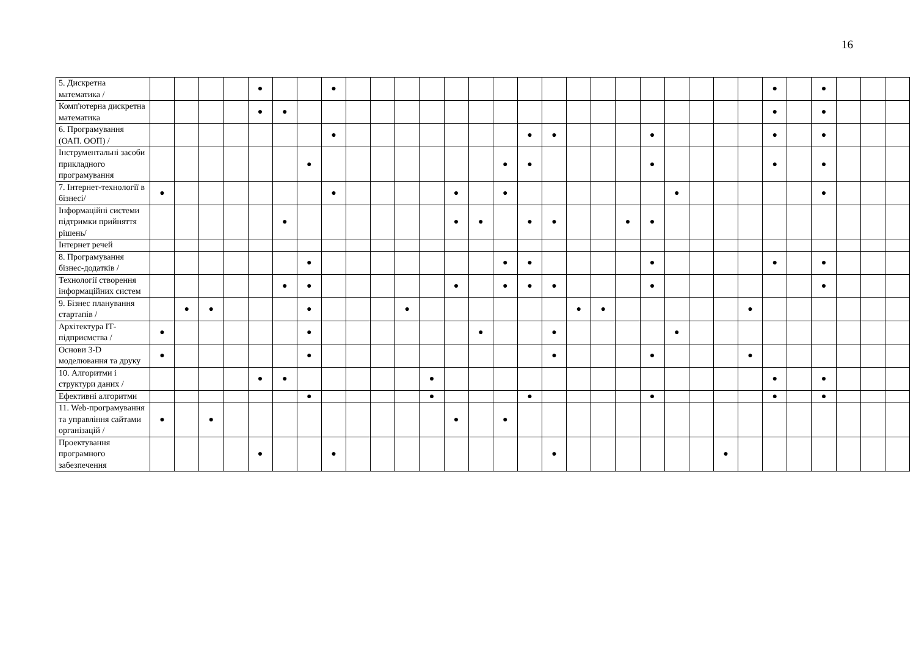16
| 5. Дискретна математика / | | | | | ● | | | ● | | | | | | | | | | | | | | | | | | ● | | ● | | | |
| Комп'ютерна дискретна математика | | | | | ● | ● | | | | | | | | | | | | | | | | | | | | ● | | ● | | | |
| 6. Програмування (ОАП. ООП) / | | | | | | | | ● | | | | | | | | ● | ● | | | | ● | | | | | ● | | ● | | | |
| Інструментальні засоби прикладного програмування | | | | | | | ● | | | | | | | | ● | ● | | | | | ● | | | | | ● | | ● | | | |
| 7. Інтернет-технології в бізнесі/ | ● | | | | | | | ● | | | | | ● | | ● | | | | | | | ● | | | | | | ● | | | |
| Інформаційні системи підтримки прийняття рішень/ | | | | | | ● | | | | | | | ● | ● | | ● | ● | | | ● | ● | | | | | | | | | | |
| Інтернет речей | | | | | | | | | | | | | | | | | | | | | | | | | | | | | | | |
| 8. Програмування бізнес-додатків / | | | | | | | ● | | | | | | | | ● | ● | | | | | ● | | | | | ● | | ● | | | |
| Технології створення інформаційних систем | | | | | | ● | ● | | | | | | ● | | ● | ● | ● | | | | ● | | | | | | | ● | | | |
| 9. Бізнес планування стартапів / | | ● | ● | | | | ● | | | | ● | | | | | | | ● | ● | | | | | | ● | | | | | | |
| Архітектура ІТ-підприємства / | ● | | | | | | ● | | | | | | | ● | | | ● | | | | | ● | | | | | | | | | |
| Основи 3-D моделювання та друку | ● | | | | | | ● | | | | | | | | | | ● | | | | ● | | | | ● | | | | | | |
| 10. Алгоритми і структури даних / | | | | | ● | ● | | | | | | ● | | | | | | | | | | | | | | ● | | ● | | | |
| Ефективні алгоритми | | | | | | | ● | | | | | ● | | | | ● | | | | | ● | | | | | ● | | ● | | | |
| 11. Web-програмування та управління сайтами організацій / | ● | | ● | | | | | | | | | | ● | | ● | | | | | | | | | | | | | | | | |
| Проектування програмного забезпечення | | | | | ● | | | ● | | | | | | | | | ● | | | | | | | ● | | | | | | | |